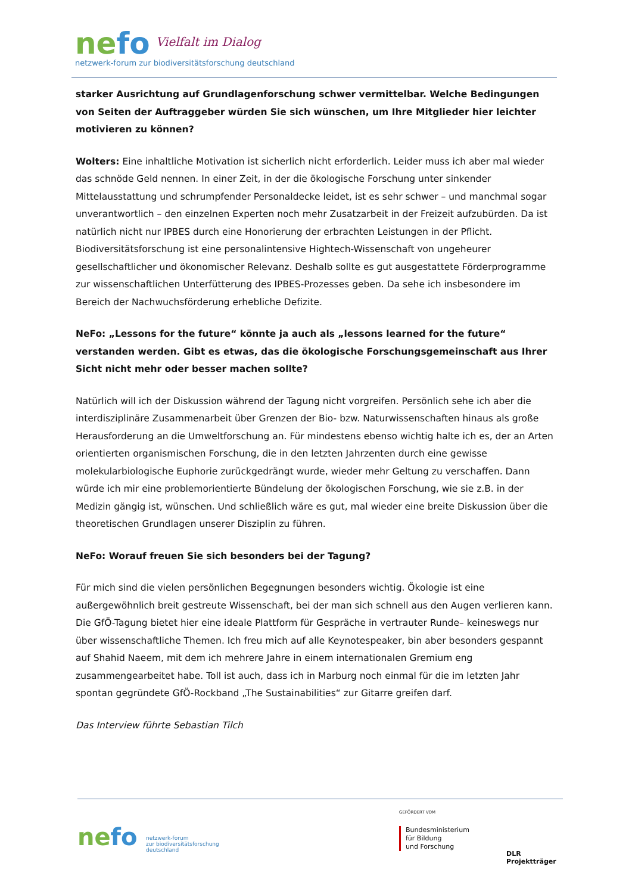nefo Vielfalt im Dialog
netzwerk-forum zur biodiversitätsforschung deutschland
starker Ausrichtung auf Grundlagenforschung schwer vermittelbar. Welche Bedingungen von Seiten der Auftraggeber würden Sie sich wünschen, um Ihre Mitglieder hier leichter motivieren zu können?
Wolters: Eine inhaltliche Motivation ist sicherlich nicht erforderlich. Leider muss ich aber mal wieder das schnöde Geld nennen. In einer Zeit, in der die ökologische Forschung unter sinkender Mittelausstattung und schrumpfender Personaldecke leidet, ist es sehr schwer – und manchmal sogar unverantwortlich – den einzelnen Experten noch mehr Zusatzarbeit in der Freizeit aufzubürden. Da ist natürlich nicht nur IPBES durch eine Honorierung der erbrachten Leistungen in der Pflicht. Biodiversitätsforschung ist eine personalintensive Hightech-Wissenschaft von ungeheurer gesellschaftlicher und ökonomischer Relevanz. Deshalb sollte es gut ausgestattete Förderprogramme zur wissenschaftlichen Unterfütterung des IPBES-Prozesses geben. Da sehe ich insbesondere im Bereich der Nachwuchsförderung erhebliche Defizite.
NeFo: „Lessons for the future“ könnte ja auch als „lessons learned for the future“ verstanden werden. Gibt es etwas, das die ökologische Forschungsgemeinschaft aus Ihrer Sicht nicht mehr oder besser machen sollte?
Natürlich will ich der Diskussion während der Tagung nicht vorgreifen. Persönlich sehe ich aber die interdisziplinäre Zusammenarbeit über Grenzen der Bio- bzw. Naturwissenschaften hinaus als große Herausforderung an die Umweltforschung an. Für mindestens ebenso wichtig halte ich es, der an Arten orientierten organismischen Forschung, die in den letzten Jahrzenten durch eine gewisse molekularbiologische Euphorie zurückgedrängt wurde, wieder mehr Geltung zu verschaffen. Dann würde ich mir eine problemorientierte Bündelung der ökologischen Forschung, wie sie z.B. in der Medizin gängig ist, wünschen. Und schließlich wäre es gut, mal wieder eine breite Diskussion über die theoretischen Grundlagen unserer Disziplin zu führen.
NeFo: Worauf freuen Sie sich besonders bei der Tagung?
Für mich sind die vielen persönlichen Begegnungen besonders wichtig. Ökologie ist eine außergewöhnlich breit gestreute Wissenschaft, bei der man sich schnell aus den Augen verlieren kann. Die GfÖ-Tagung bietet hier eine ideale Plattform für Gespräche in vertrauter Runde– keineswegs nur über wissenschaftliche Themen. Ich freu mich auf alle Keynotespeaker, bin aber besonders gespannt auf Shahid Naeem, mit dem ich mehrere Jahre in einem internationalen Gremium eng zusammengearbeitet habe. Toll ist auch, dass ich in Marburg noch einmal für die im letzten Jahr spontan gegründete GfÖ-Rockband „The Sustainabilities“ zur Gitarre greifen darf.
Das Interview führte Sebastian Tilch
ne fo
netzwerk-forum
zur biodiversitätsforschung
deutschland
GEFÖRDERT VOM
Bundesministerium
für Bildung
und Forschung
DLR Projektträger